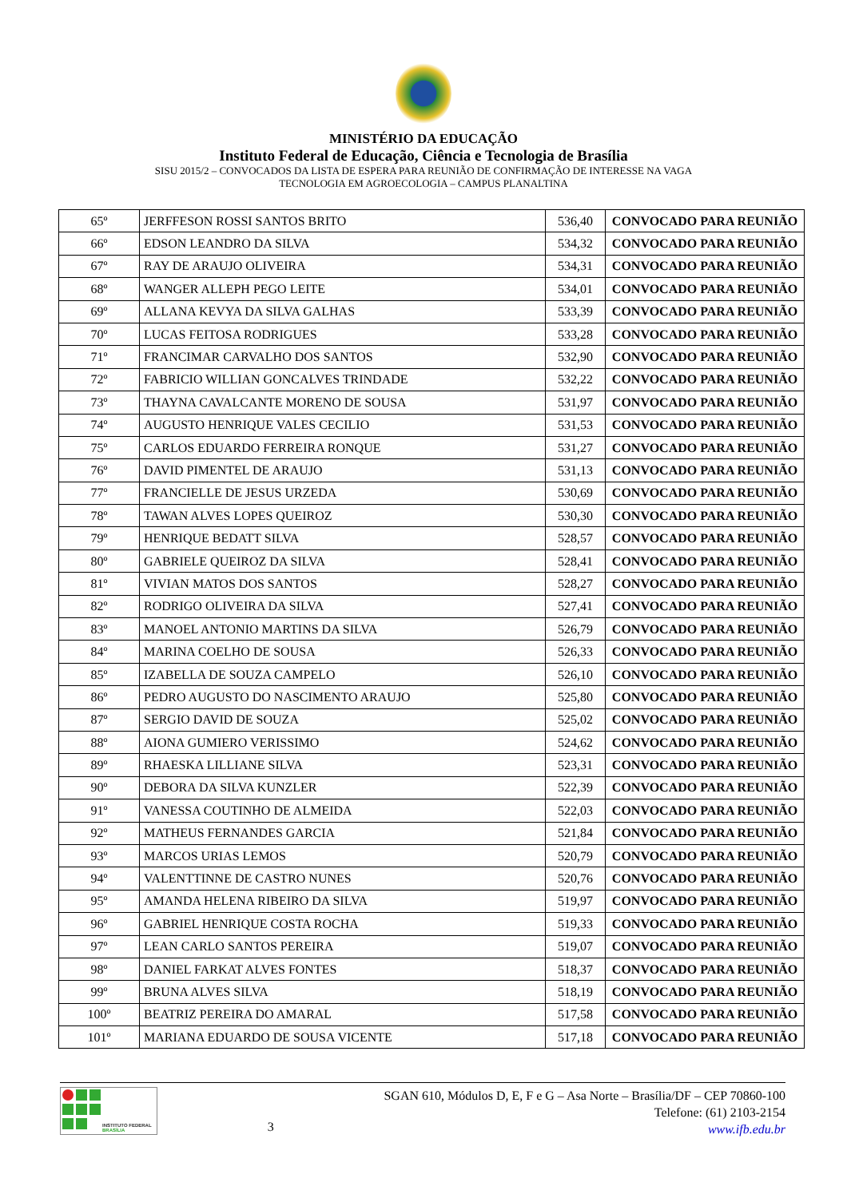MINISTÉRIO DA EDUCAÇÃO
Instituto Federal de Educação, Ciência e Tecnologia de Brasília
SISU 2015/2 – CONVOCADOS DA LISTA DE ESPERA PARA REUNIÃO DE CONFIRMAÇÃO DE INTERESSE NA VAGA
TECNOLOGIA EM AGROECOLOGIA – CAMPUS PLANALTINA
| 65º | JERFFESON ROSSI SANTOS BRITO | 536,40 | CONVOCADO PARA REUNIÃO |
| 66º | EDSON LEANDRO DA SILVA | 534,32 | CONVOCADO PARA REUNIÃO |
| 67º | RAY DE ARAUJO OLIVEIRA | 534,31 | CONVOCADO PARA REUNIÃO |
| 68º | WANGER ALLEPH PEGO LEITE | 534,01 | CONVOCADO PARA REUNIÃO |
| 69º | ALLANA KEVYA DA SILVA GALHAS | 533,39 | CONVOCADO PARA REUNIÃO |
| 70º | LUCAS FEITOSA RODRIGUES | 533,28 | CONVOCADO PARA REUNIÃO |
| 71º | FRANCIMAR CARVALHO DOS SANTOS | 532,90 | CONVOCADO PARA REUNIÃO |
| 72º | FABRICIO WILLIAN GONCALVES TRINDADE | 532,22 | CONVOCADO PARA REUNIÃO |
| 73º | THAYNA CAVALCANTE MORENO DE SOUSA | 531,97 | CONVOCADO PARA REUNIÃO |
| 74º | AUGUSTO HENRIQUE VALES CECILIO | 531,53 | CONVOCADO PARA REUNIÃO |
| 75º | CARLOS EDUARDO FERREIRA RONQUE | 531,27 | CONVOCADO PARA REUNIÃO |
| 76º | DAVID PIMENTEL DE ARAUJO | 531,13 | CONVOCADO PARA REUNIÃO |
| 77º | FRANCIELLE DE JESUS URZEDA | 530,69 | CONVOCADO PARA REUNIÃO |
| 78º | TAWAN ALVES LOPES QUEIROZ | 530,30 | CONVOCADO PARA REUNIÃO |
| 79º | HENRIQUE BEDATT SILVA | 528,57 | CONVOCADO PARA REUNIÃO |
| 80º | GABRIELE QUEIROZ DA SILVA | 528,41 | CONVOCADO PARA REUNIÃO |
| 81º | VIVIAN MATOS DOS SANTOS | 528,27 | CONVOCADO PARA REUNIÃO |
| 82º | RODRIGO OLIVEIRA DA SILVA | 527,41 | CONVOCADO PARA REUNIÃO |
| 83º | MANOEL ANTONIO MARTINS DA SILVA | 526,79 | CONVOCADO PARA REUNIÃO |
| 84º | MARINA COELHO DE SOUSA | 526,33 | CONVOCADO PARA REUNIÃO |
| 85º | IZABELLA DE SOUZA CAMPELO | 526,10 | CONVOCADO PARA REUNIÃO |
| 86º | PEDRO AUGUSTO DO NASCIMENTO ARAUJO | 525,80 | CONVOCADO PARA REUNIÃO |
| 87º | SERGIO DAVID DE SOUZA | 525,02 | CONVOCADO PARA REUNIÃO |
| 88º | AIONA GUMIERO VERISSIMO | 524,62 | CONVOCADO PARA REUNIÃO |
| 89º | RHAESKA LILLIANE SILVA | 523,31 | CONVOCADO PARA REUNIÃO |
| 90º | DEBORA DA SILVA KUNZLER | 522,39 | CONVOCADO PARA REUNIÃO |
| 91º | VANESSA COUTINHO DE ALMEIDA | 522,03 | CONVOCADO PARA REUNIÃO |
| 92º | MATHEUS FERNANDES GARCIA | 521,84 | CONVOCADO PARA REUNIÃO |
| 93º | MARCOS URIAS LEMOS | 520,79 | CONVOCADO PARA REUNIÃO |
| 94º | VALENTTINNE DE CASTRO NUNES | 520,76 | CONVOCADO PARA REUNIÃO |
| 95º | AMANDA HELENA RIBEIRO DA SILVA | 519,97 | CONVOCADO PARA REUNIÃO |
| 96º | GABRIEL HENRIQUE COSTA ROCHA | 519,33 | CONVOCADO PARA REUNIÃO |
| 97º | LEAN CARLO SANTOS PEREIRA | 519,07 | CONVOCADO PARA REUNIÃO |
| 98º | DANIEL FARKAT ALVES FONTES | 518,37 | CONVOCADO PARA REUNIÃO |
| 99º | BRUNA ALVES SILVA | 518,19 | CONVOCADO PARA REUNIÃO |
| 100º | BEATRIZ PEREIRA DO AMARAL | 517,58 | CONVOCADO PARA REUNIÃO |
| 101º | MARIANA EDUARDO DE SOUSA VICENTE | 517,18 | CONVOCADO PARA REUNIÃO |
INSTITUTO FEDERAL
BRASÍLIA
3
SGAN 610, Módulos D, E, F e G – Asa Norte – Brasília/DF – CEP 70860-100
Telefone: (61) 2103-2154
www.ifb.edu.br